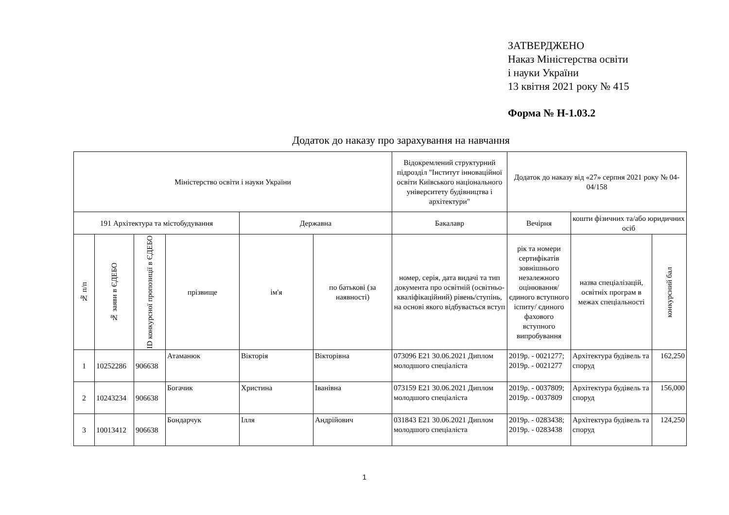ЗАТВЕРДЖЕНО
Наказ Міністерства освіти
і науки України
13 квітня 2021 року № 415
Форма № Н-1.03.2
Додаток до наказу про зарахування на навчання
| Міністерство освіти і науки України | | | | | | Відокремлений структурний підрозділ "Інститут інноваційної освіти Київського національного університету будівництва і архітектури" | Додаток до наказу від «27» серпня 2021 року № 04-04/158 | | |
| 191 Архітектура та містобудування | | | | Державна | | Бакалавр | Вечірня | кошти фізичних та/або юридичних осіб | |
| № п/п | № заяви в ЄДЕБО | ID конкурсної пропозиції в ЄДЕБО | прізвище | ім'я | по батькові (за наявності) | номер, серія, дата видачі та тип документа про освітній (освітньо-кваліфікаційний) рівень/ступінь, на основі якого відбувається вступ | рік та номери сертифікатів зовнішнього незалежного оцінювання/ єдиного вступного іспиту/ єдиного фахового вступного випробування | назва спеціалізацій, освітніх програм в межах спеціальності | конкурсний бал |
| 1 | 10252286 | 906638 | Атаманюк | Вікторія | Вікторівна | 073096 E21 30.06.2021 Диплом молодшого спеціаліста | 2019р. - 0021277; 2019р. - 0021277 | Архітектура будівель та споруд | 162,250 |
| 2 | 10243234 | 906638 | Богачик | Христина | Іванівна | 073159 E21 30.06.2021 Диплом молодшого спеціаліста | 2019р. - 0037809; 2019р. - 0037809 | Архітектура будівель та споруд | 156,000 |
| 3 | 10013412 | 906638 | Бондарчук | Ілля | Андрійович | 031843 E21 30.06.2021 Диплом молодшого спеціаліста | 2019р. - 0283438; 2019р. - 0283438 | Архітектура будівель та споруд | 124,250 |
1